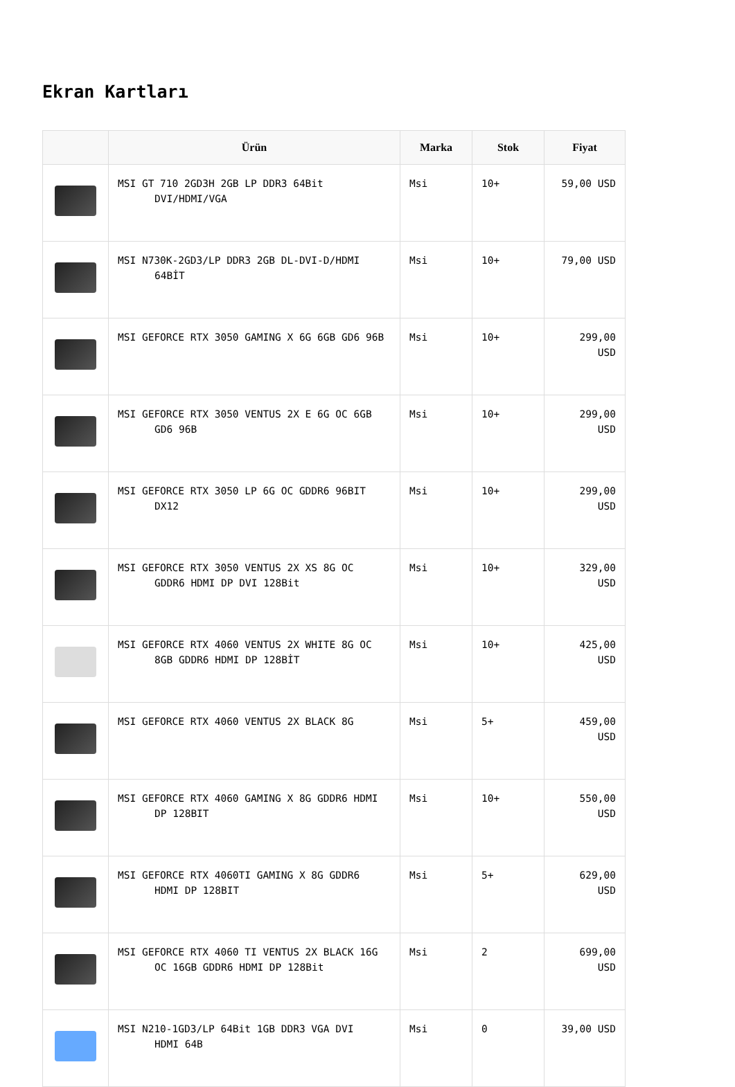Ekran Kartları
| | Ürün | Marka | Stok | Fiyat |
| --- | --- | --- | --- | --- |
| | MSI GT 710 2GD3H 2GB LP DDR3 64Bit DVI/HDMI/VGA | Msi | 10+ | 59,00 USD |
| | MSI N730K-2GD3/LP DDR3 2GB DL-DVI-D/HDMI 64BİT | Msi | 10+ | 79,00 USD |
| | MSI GEFORCE RTX 3050 GAMING X 6G 6GB GD6 96B | Msi | 10+ | 299,00 USD |
| | MSI GEFORCE RTX 3050 VENTUS 2X E 6G OC 6GB GD6 96B | Msi | 10+ | 299,00 USD |
| | MSI GEFORCE RTX 3050 LP 6G OC GDDR6 96BIT DX12 | Msi | 10+ | 299,00 USD |
| | MSI GEFORCE RTX 3050 VENTUS 2X XS 8G OC GDDR6 HDMI DP DVI 128Bit | Msi | 10+ | 329,00 USD |
| | MSI GEFORCE RTX 4060 VENTUS 2X WHITE 8G OC 8GB GDDR6 HDMI DP 128BİT | Msi | 10+ | 425,00 USD |
| | MSI GEFORCE RTX 4060 VENTUS 2X BLACK 8G | Msi | 5+ | 459,00 USD |
| | MSI GEFORCE RTX 4060 GAMING X 8G GDDR6 HDMI DP 128BIT | Msi | 10+ | 550,00 USD |
| | MSI GEFORCE RTX 4060TI GAMING X 8G GDDR6 HDMI DP 128BIT | Msi | 5+ | 629,00 USD |
| | MSI GEFORCE RTX 4060 TI VENTUS 2X BLACK 16G OC 16GB GDDR6 HDMI DP 128Bit | Msi | 2 | 699,00 USD |
| | MSI N210-1GD3/LP 64Bit 1GB DDR3 VGA DVI HDMI 64B | Msi | 0 | 39,00 USD |